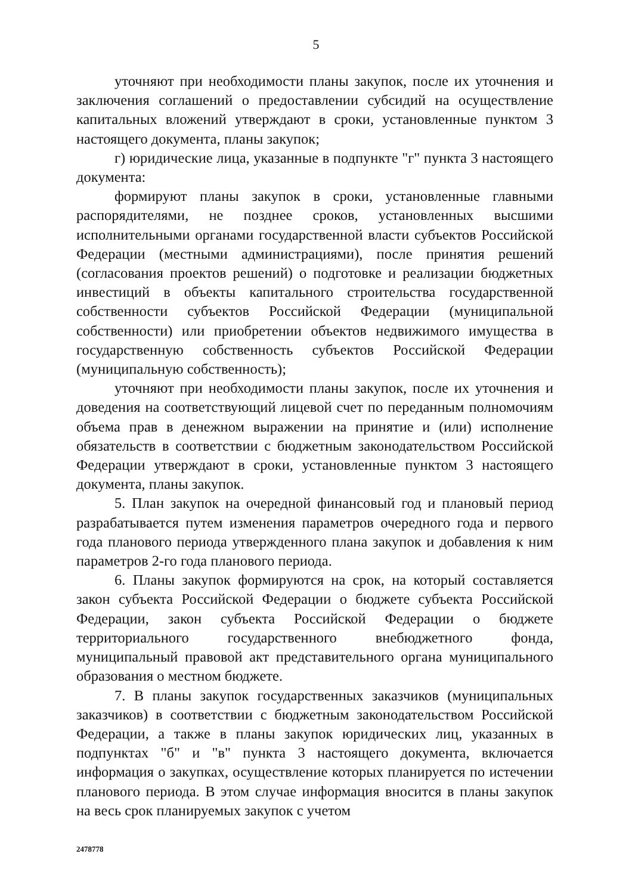5
уточняют при необходимости планы закупок, после их уточнения и заключения соглашений о предоставлении субсидий на осуществление капитальных вложений утверждают в сроки, установленные пунктом 3 настоящего документа, планы закупок;
г) юридические лица, указанные в подпункте "г" пункта 3 настоящего документа:
формируют планы закупок в сроки, установленные главными распорядителями, не позднее сроков, установленных высшими исполнительными органами государственной власти субъектов Российской Федерации (местными администрациями), после принятия решений (согласования проектов решений) о подготовке и реализации бюджетных инвестиций в объекты капитального строительства государственной собственности субъектов Российской Федерации (муниципальной собственности) или приобретении объектов недвижимого имущества в государственную собственность субъектов Российской Федерации (муниципальную собственность);
уточняют при необходимости планы закупок, после их уточнения и доведения на соответствующий лицевой счет по переданным полномочиям объема прав в денежном выражении на принятие и (или) исполнение обязательств в соответствии с бюджетным законодательством Российской Федерации утверждают в сроки, установленные пунктом 3 настоящего документа, планы закупок.
5. План закупок на очередной финансовый год и плановый период разрабатывается путем изменения параметров очередного года и первого года планового периода утвержденного плана закупок и добавления к ним параметров 2-го года планового периода.
6. Планы закупок формируются на срок, на который составляется закон субъекта Российской Федерации о бюджете субъекта Российской Федерации, закон субъекта Российской Федерации о бюджете территориального государственного внебюджетного фонда, муниципальный правовой акт представительного органа муниципального образования о местном бюджете.
7. В планы закупок государственных заказчиков (муниципальных заказчиков) в соответствии с бюджетным законодательством Российской Федерации, а также в планы закупок юридических лиц, указанных в подпунктах "б" и "в" пункта 3 настоящего документа, включается информация о закупках, осуществление которых планируется по истечении планового периода. В этом случае информация вносится в планы закупок на весь срок планируемых закупок с учетом
2478778